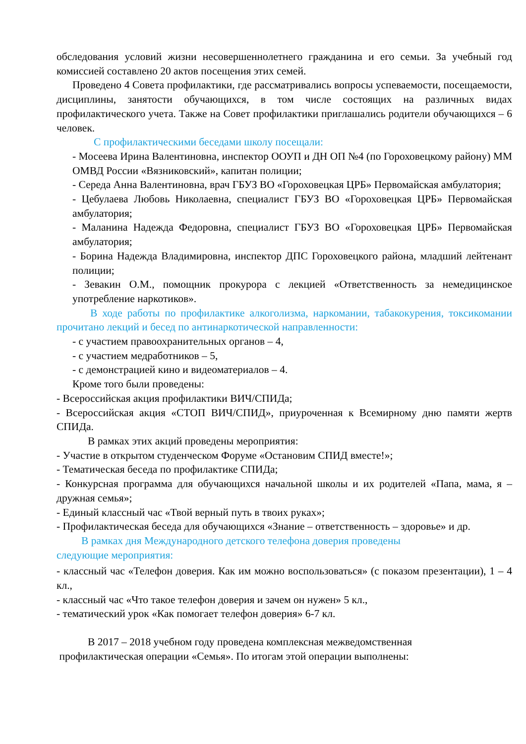обследования условий жизни несовершеннолетнего гражданина и его семьи. За учебный год комиссией составлено 20 актов посещения этих семей.
Проведено 4 Совета профилактики, где рассматривались вопросы успеваемости, посещаемости, дисциплины, занятости обучающихся, в том числе состоящих на различных видах профилактического учета. Также на Совет профилактики приглашались родители обучающихся – 6 человек.
С профилактическими беседами школу посещали:
- Мосеева Ирина Валентиновна, инспектор ООУП и ДН ОП №4 (по Гороховецкому району) ММ ОМВД России «Вязниковский», капитан полиции;
- Середа Анна Валентиновна, врач ГБУЗ ВО «Гороховецкая ЦРБ» Первомайская амбулатория;
- Цебулаева Любовь Николаевна, специалист ГБУЗ ВО «Гороховецкая ЦРБ» Первомайская амбулатория;
- Маланина Надежда Федоровна, специалист ГБУЗ ВО «Гороховецкая ЦРБ» Первомайская амбулатория;
- Борина Надежда Владимировна, инспектор ДПС Гороховецкого района, младший лейтенант полиции;
- Зевакин О.М., помощник прокурора с лекцией «Ответственность за немедицинское употребление наркотиков».
В ходе работы по профилактике алкоголизма, наркомании, табакокурения, токсикомании прочитано лекций и бесед по антинаркотической направленности:
- с участием правоохранительных органов – 4,
- с участием медработников – 5,
- с демонстрацией кино и видеоматериалов – 4.
Кроме того были проведены:
- Всероссийская акция профилактики ВИЧ/СПИДа;
- Всероссийская акция «СТОП ВИЧ/СПИД», приуроченная к Всемирному дню памяти жертв СПИДа.
В рамках этих акций проведены мероприятия:
- Участие в открытом студенческом Форуме «Остановим СПИД вместе!»;
- Тематическая беседа по профилактике СПИДа;
- Конкурсная программа для обучающихся начальной школы и их родителей «Папа, мама, я – дружная семья»;
- Единый классный час «Твой верный путь в твоих руках»;
- Профилактическая беседа для обучающихся «Знание – ответственность – здоровье» и др.
В рамках дня Международного детского телефона доверия проведены
следующие мероприятия:
- классный час «Телефон доверия. Как им можно воспользоваться» (с показом презентации), 1 – 4 кл.,
- классный час «Что такое телефон доверия и зачем он нужен» 5 кл.,
- тематический урок «Как помогает телефон доверия» 6-7 кл.
В 2017 – 2018 учебном году проведена комплексная межведомственная
профилактическая операции «Семья». По итогам этой операции выполнены: